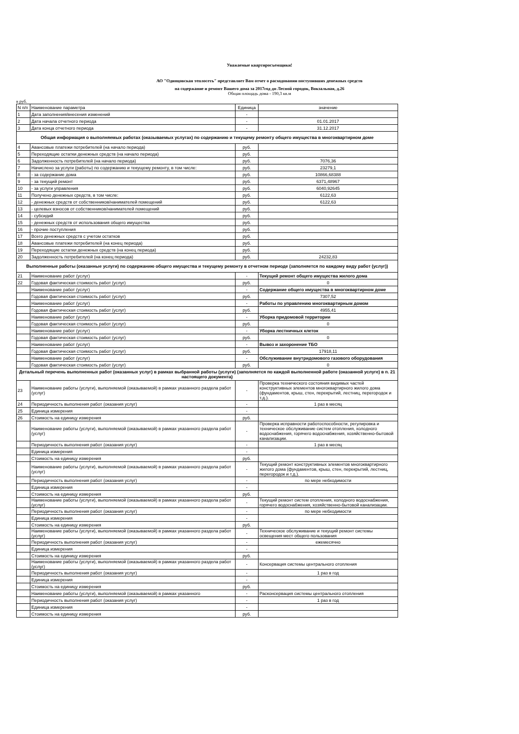Уважаемые квартиросъемщики!
АО "Одинцовская теплосеть" представляет Вам отчет о расходовании поступивших денежных средств
на содержание и ремонт Вашего дома за 2017год дп Лесной городок, Вокзальная, д.26
Общая площадь дома - 190,3 кв.м
в руб.
| N п/п | Наименование параметра | Единица | значение |
| 1 | Дата заполнения/внесения изменений | - | |
| 2 | Дата начала отчетного периода | - | 01.01.2017 |
| 3 | Дата конца отчетного периода | - | 31.12.2017 |
| Общая информация о выполняемых работах (оказываемых услугах) по содержанию и текущему ремонту общего имущества в многоквартирном доме | | | |
| 4 | Авансовые платежи потребителей (на начало периода) | руб. | |
| 5 | Переходящие остатки денежных средств (на начало периода) | руб. | |
| 6 | Задолженность потребителей (на начало периода) | руб. | 7076,36 |
| 7 | Начислено за услуги (работы) по содержанию и текущему ремонту, в том числе: | руб. | 23279,1 |
| 8 | - за содержание дома | руб. | 10866,68388 |
| 9 | - за текущий ремонт | руб. | 6371,48967 |
| 10 | - за услуги управления | руб. | 6040,92645 |
| 11 | Получено денежных средств, в том числе: | руб. | 6122,63 |
| 12 | - денежных средств от собственников/нанимателей помещений | руб. | 6122,63 |
| 13 | - целевых взносов от собственников/нанимателей помещений | руб. | |
| 14 | - субсидий | руб. | |
| 15 | - денежных средств от использования общего имущества | руб. | |
| 16 | - прочие поступления | руб. | |
| 17 | Всего денежных средств с учетом остатков | руб. | |
| 18 | Авансовые платежи потребителей (на конец периода) | руб. | |
| 19 | Переходящие остатки денежных средств (на конец периода) | руб. | |
| 20 | Задолженность потребителей (на конец периода) | руб. | 24232,83 |
| Выполненные работы (оказанные услуги) по содержанию общего имущества и текущему ремонту в отчетном периоде (заполняется по каждому виду работ (услуг)) | | | |
| 21 | Наименование работ (услуг) | - | Текущий ремонт общего имущества жилого дома |
| 22 | Годовая фактическая стоимость работ (услуг) | руб. | 0 |
| | Наименование работ (услуг) | - | Содержание общего имущества в многоквартирном доме |
| | Годовая фактическая стоимость работ (услуг) | руб. | 7307,52 |
| | Наименование работ (услуг) | - | Работы по управлению многоквартирным домом |
| | Годовая фактическая стоимость работ (услуг) | руб. | 4955,41 |
| | Наименование работ (услуг) | - | Уборка придомовой территории |
| | Годовая фактическая стоимость работ (услуг) | руб. | 0 |
| | Наименование работ (услуг) | - | Уборка лестничных клеток |
| | Годовая фактическая стоимость работ (услуг) | руб. | 0 |
| | Наименование работ (услуг) | - | Вывоз и захоронение ТБО |
| | Годовая фактическая стоимость работ (услуг) | руб. | 17918,11 |
| | Наименование работ (услуг) | - | Обслуживание внутридомового газового оборудования |
| | Годовая фактическая стоимость работ (услуг) | руб. | 0 |
| Детальный перечень выполненных работ (оказанных услуг) в рамках выбранной работы (услуги) (заполняется по каждой выполненной работе (оказанной услуге) в п. 21 настоящего документа) | | | |
| 23 | Наименование работы (услуги), выполняемой (оказываемой) в рамках указанного раздела работ (услуг) | - | Проверка технического состояния видимых частей конструктивных элементов многоквартирного жилого дома (фундаментов, крыш, стен, перекрытий, лестниц, перегородок и т.д.). |
| 24 | Периодичность выполнения работ (оказания услуг) | - | 1 раз в месяц |
| 25 | Единица измерения | - | |
| 26 | Стоимость на единицу измерения | руб. | |
| | Наименование работы (услуги), выполняемой (оказываемой) в рамках указанного раздела работ (услуг) | - | Проверка исправности работоспособности, регулировка и техническое обслуживание систем отопления, холодного водоснабжения, горячего водоснабжения, хозяйственно-бытовой канализации. |
| | Периодичность выполнения работ (оказания услуг) | - | 1 раз в месяц |
| | Единица измерения | - | |
| | Стоимость на единицу измерения | руб. | |
| | Наименование работы (услуги), выполняемой (оказываемой) в рамках указанного раздела работ (услуг) | - | Текущий ремонт конструктивных элементов многоквартирного жилого дома (фундаментов, крыш, стен, перекрытий, лестниц, перегородок и т.д.). |
| | Периодичность выполнения работ (оказания услуг) | - | по мере небходимости |
| | Единица измерения | - | |
| | Стоимость на единицу измерения | руб. | |
| | Наименование работы (услуги), выполняемой (оказываемой) в рамках указанного раздела работ (услуг) | - | Текущий ремонт систем отопления, холодного водоснабжения, горячего водоснабжения, хозяйственно-бытовой канализации. |
| | Периодичность выполнения работ (оказания услуг) | - | по мере небходимости |
| | Единица измерения | - | |
| | Стоимость на единицу измерения | руб. | |
| | Наименование работы (услуги), выполняемой (оказываемой) в рамках указанного раздела работ (услуг) | - | Техническое обслуживание и текущий ремонт системы освещения мест общего пользования |
| | Периодичность выполнения работ (оказания услуг) | - | ежемесячно |
| | Единица измерения | - | |
| | Стоимость на единицу измерения | руб. | |
| | Наименование работы (услуги), выполняемой (оказываемой) в рамках указанного раздела работ (услуг) | - | Консервация системы центрального отопления |
| | Периодичность выполнения работ (оказания услуг) | - | 1 раз в год |
| | Единица измерения | - | |
| | Стоимость на единицу измерения | руб. | |
| | Наименование работы (услуги), выполняемой (оказываемой) в рамках указанного | - | Расконсервация системы центрального отопления |
| | Периодичность выполнения работ (оказания услуг) | - | 1 раз в год |
| | Единица измерения | - | |
| | Стоимость на единицу измерения | руб. | |